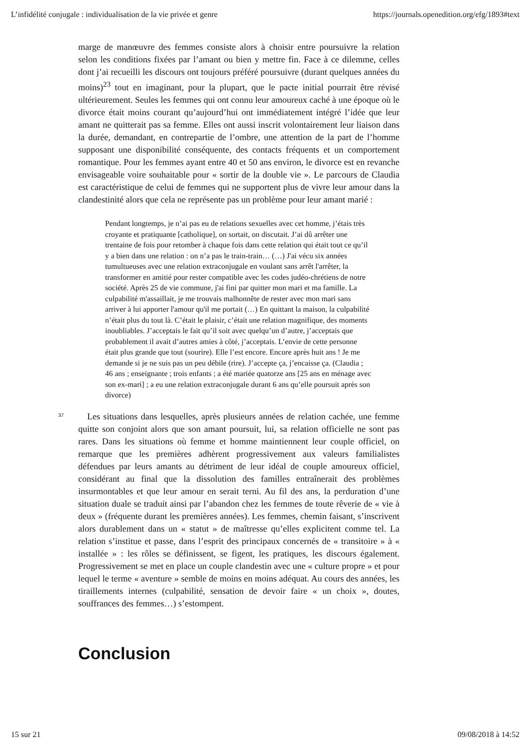L’infidélité conjugale : individualisation de la vie privée et genre https://journals.openedition.org/efg/1893#text
marge de manœuvre des femmes consiste alors à choisir entre poursuivre la relation selon les conditions fixées par l’amant ou bien y mettre fin. Face à ce dilemme, celles dont j’ai recueilli les discours ont toujours préféré poursuivre (durant quelques années du moins)<sup>23</sup> tout en imaginant, pour la plupart, que le pacte initial pourrait être révisé ultérieurement. Seules les femmes qui ont connu leur amoureux caché à une époque où le divorce était moins courant qu’aujourd’hui ont immédiatement intégré l’idée que leur amant ne quitterait pas sa femme. Elles ont aussi inscrit volontairement leur liaison dans la durée, demandant, en contrepartie de l’ombre, une attention de la part de l’homme supposant une disponibilité conséquente, des contacts fréquents et un comportement romantique. Pour les femmes ayant entre 40 et 50 ans environ, le divorce est en revanche envisageable voire souhaitable pour « sortir de la double vie ». Le parcours de Claudia est caractéristique de celui de femmes qui ne supportent plus de vivre leur amour dans la clandestinité alors que cela ne représente pas un problème pour leur amant marié :
Pendant longtemps, je n’ai pas eu de relations sexuelles avec cet homme, j’étais très croyante et pratiquante [catholique], on sortait, on discutait. J’ai dû arrêter une trentaine de fois pour retomber à chaque fois dans cette relation qui était tout ce qu’il y a bien dans une relation : on n’a pas le train-train… (…) J'ai vécu six années tumultueuses avec une relation extraconjugale en voulant sans arrêt l'arrêter, la transformer en amitié pour rester compatible avec les codes judéo-chrétiens de notre société. Après 25 de vie commune, j'ai fini par quitter mon mari et ma famille. La culpabilité m'assaillait, je me trouvais malhonnête de rester avec mon mari sans arriver à lui apporter l'amour qu'il me portait (…) En quittant la maison, la culpabilité n’était plus du tout là. C’était le plaisir, c’était une relation magnifique, des moments inoubliables. J’acceptais le fait qu’il soit avec quelqu’un d’autre, j’acceptais que probablement il avait d’autres amies à côté, j’acceptais. L’envie de cette personne était plus grande que tout (sourire). Elle l’est encore. Encore après huit ans ! Je me demande si je ne suis pas un peu débile (rire). J’accepte ça, j’encaisse ça. (Claudia ; 46 ans ; enseignante ; trois enfants ; a été mariée quatorze ans [25 ans en ménage avec son ex-mari] ; a eu une relation extraconjugale durant 6 ans qu’elle poursuit après son divorce)
37
Les situations dans lesquelles, après plusieurs années de relation cachée, une femme quitte son conjoint alors que son amant poursuit, lui, sa relation officielle ne sont pas rares. Dans les situations où femme et homme maintiennent leur couple officiel, on remarque que les premières adhèrent progressivement aux valeurs familialistes défendues par leurs amants au détriment de leur idéal de couple amoureux officiel, considérant au final que la dissolution des familles entraînerait des problèmes insurmontables et que leur amour en serait terni. Au fil des ans, la perduration d’une situation duale se traduit ainsi par l’abandon chez les femmes de toute rêverie de « vie à deux » (fréquente durant les premières années). Les femmes, chemin faisant, s’inscrivent alors durablement dans un « statut » de maîtresse qu’elles explicitent comme tel. La relation s’institue et passe, dans l’esprit des principaux concernés de « transitoire » à « installée » : les rôles se définissent, se figent, les pratiques, les discours également. Progressivement se met en place un couple clandestin avec une « culture propre » et pour lequel le terme « aventure » semble de moins en moins adéquat. Au cours des années, les tiraillements internes (culpabilité, sensation de devoir faire « un choix », doutes, souffrances des femmes…) s’estompent.
Conclusion
15 sur 21 09/08/2018 à 14:52